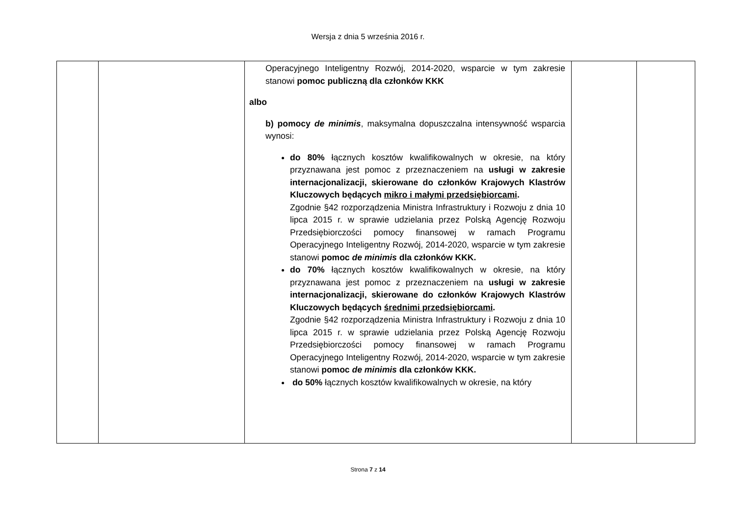Wersja z dnia 5 września 2016 r.
| | | Operacyjnego Inteligentny Rozwój, 2014-2020, wsparcie w tym zakresie stanowi pomoc publiczną dla członków KKK albo b) pomocy de minimis , maksymalna dopuszczalna intensywność wsparcia wynosi: do 80% łącznych kosztów kwalifikowalnych w okresie, na który przyznawana jest pomoc z przeznaczeniem na usługi w zakresie internacjonalizacji, skierowane do członków Krajowych Klastrów Kluczowych będących mikro i małymi przedsiębiorcami . Zgodnie §42 rozporządzenia Ministra Infrastruktury i Rozwoju z dnia 10 lipca 2015 r. w sprawie udzielania przez Polską Agencję Rozwoju Przedsiębiorczości pomocy finansowej w ramach Programu Operacyjnego Inteligentny Rozwój, 2014-2020, wsparcie w tym zakresie stanowi pomoc de minimis dla członków KKK. do 70% łącznych kosztów kwalifikowalnych w okresie, na który przyznawana jest pomoc z przeznaczeniem na usługi w zakresie internacjonalizacji, skierowane do członków Krajowych Klastrów Kluczowych będących średnimi przedsiębiorcami . Zgodnie §42 rozporządzenia Ministra Infrastruktury i Rozwoju z dnia 10 lipca 2015 r. w sprawie udzielania przez Polską Agencję Rozwoju Przedsiębiorczości pomocy finansowej w ramach Programu Operacyjnego Inteligentny Rozwój, 2014-2020, wsparcie w tym zakresie stanowi pomoc de minimis dla członków KKK. do 50% łącznych kosztów kwalifikowalnych w okresie, na który | | |
Strona 7 z 14